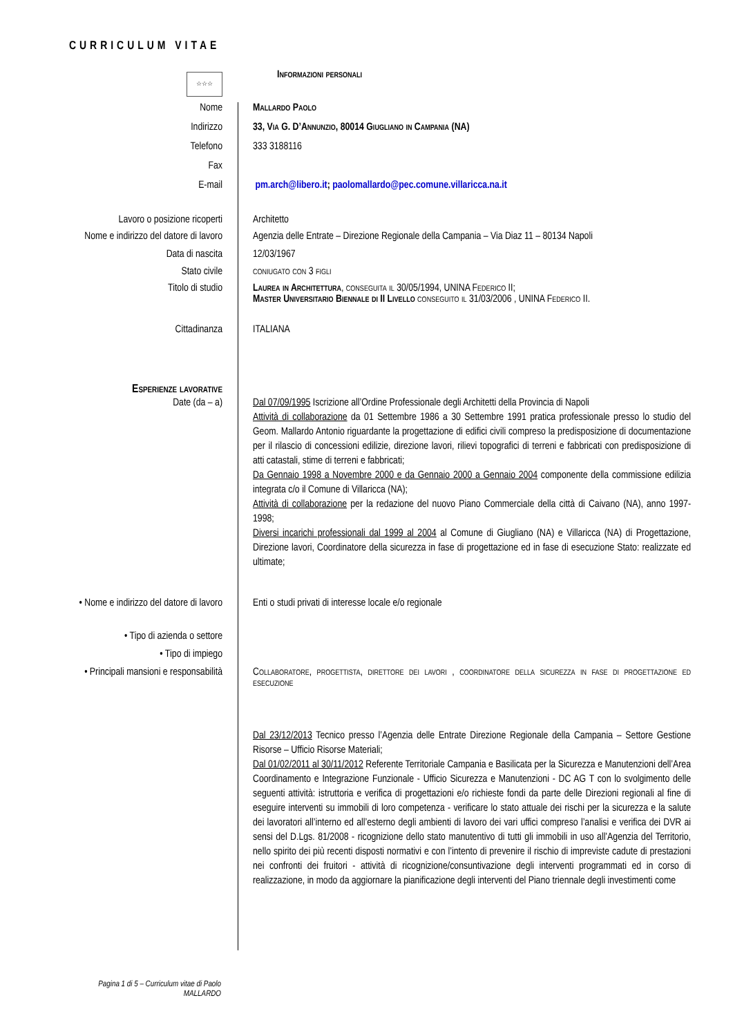CURRICULUM VITAE
☆☆☆
Informazioni personali
Nome Mallardo Paolo
Indirizzo 33, Via G. D’Annunzio, 80014 Giugliano in Campania (NA)
Telefono 333 3188116
Fax
E-mail pm.arch@libero.it; paolomallardo@pec.comune.villaricca.na.it
Lavoro o posizione ricoperti Architetto
Nome e indirizzo del datore di lavoro
Agenzia delle Entrate – Direzione Regionale della Campania – Via Diaz 11 – 80134 Napoli
Data di nascita 12/03/1967
Stato civile coniugato con 3 figli
Titolo di studio Laurea in Architettura, conseguita il 30/05/1994, UNINA Federico II;
Master Universitario Biennale di II Livello conseguito il 31/03/2006 , UNINA Federico II.
Cittadinanza ITALIANA
Esperienze lavorative
Date (da – a) Dal 07/09/1995 Iscrizione all’Ordine Professionale degli Architetti della Provincia di Napoli
Attività di collaborazione da 01 Settembre 1986 a 30 Settembre 1991 pratica professionale presso lo studio del Geom. Mallardo Antonio riguardante la progettazione di edifici civili compreso la predisposizione di documentazione per il rilascio di concessioni edilizie, direzione lavori, rilievi topografici di terreni e fabbricati con predisposizione di atti catastali, stime di terreni e fabbricati;
Da Gennaio 1998 a Novembre 2000 e da Gennaio 2000 a Gennaio 2004 componente della commissione edilizia integrata c/o il Comune di Villaricca (NA);
Attività di collaborazione per la redazione del nuovo Piano Commerciale della città di Caivano (NA), anno 1997-1998;
Diversi incarichi professionali dal 1999 al 2004 al Comune di Giugliano (NA) e Villaricca (NA) di Progettazione, Direzione lavori, Coordinatore della sicurezza in fase di progettazione ed in fase di esecuzione Stato: realizzate ed ultimate;
• Nome e indirizzo del datore di lavoro
Enti o studi privati di interesse locale e/o regionale
• Tipo di azienda o settore
• Tipo di impiego
• Principali mansioni e responsabilità
Collaboratore, progettista, direttore dei lavori , coordinatore della sicurezza in fase di progettazione ed esecuzione
Dal 23/12/2013 Tecnico presso l’Agenzia delle Entrate Direzione Regionale della Campania – Settore Gestione Risorse – Ufficio Risorse Materiali;
Dal 01/02/2011 al 30/11/2012 Referente Territoriale Campania e Basilicata per la Sicurezza e Manutenzioni dell’Area Coordinamento e Integrazione Funzionale - Ufficio Sicurezza e Manutenzioni - DC AG T con lo svolgimento delle seguenti attività: istruttoria e verifica di progettazioni e/o richieste fondi da parte delle Direzioni regionali al fine di eseguire interventi su immobili di loro competenza - verificare lo stato attuale dei rischi per la sicurezza e la salute dei lavoratori all’interno ed all’esterno degli ambienti di lavoro dei vari uffici compreso l’analisi e verifica dei DVR ai sensi del D.Lgs. 81/2008 - ricognizione dello stato manutentivo di tutti gli immobili in uso all’Agenzia del Territorio, nello spirito dei più recenti disposti normativi e con l’intento di prevenire il rischio di impreviste cadute di prestazioni nei confronti dei fruitori - attività di ricognizione/consuntivazione degli interventi programmati ed in corso di realizzazione, in modo da aggiornare la pianificazione degli interventi del Piano triennale degli investimenti come
Pagina 1 di 5 – Curriculum vitae di Paolo MALLARDO